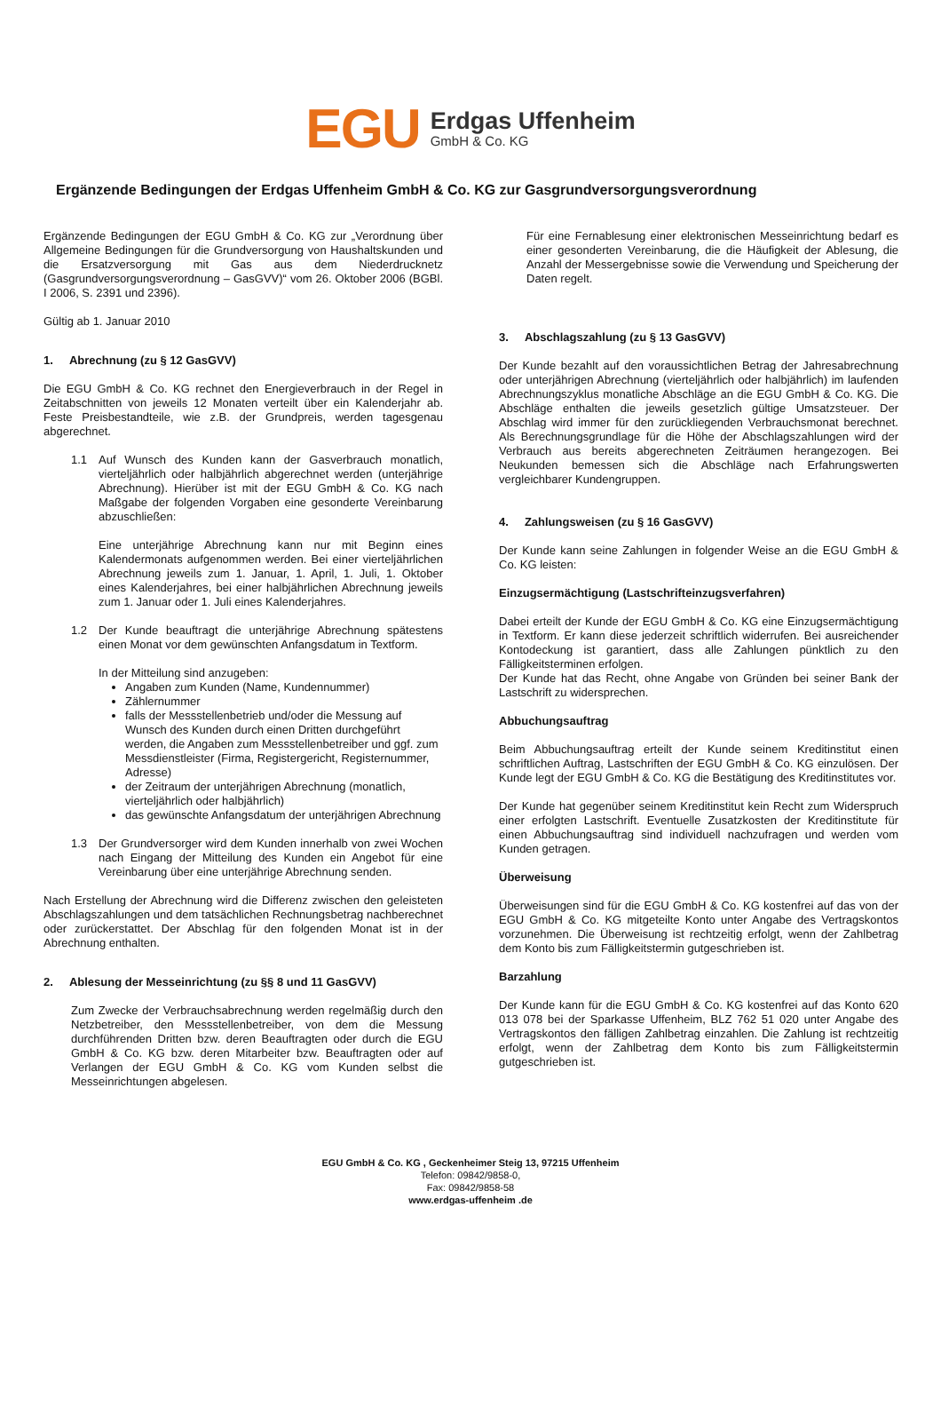EGU
Erdgas Uffenheim
GmbH & Co. KG
Ergänzende Bedingungen der Erdgas Uffenheim GmbH & Co. KG zur Gasgrundversorgungsverordnung
Ergänzende Bedingungen der EGU GmbH & Co. KG zur „Verordnung über Allgemeine Bedingungen für die Grundversorgung von Haushaltskunden und die Ersatzversorgung mit Gas aus dem Niederdrucknetz (Gasgrundversorgungsverordnung – GasGVV)“ vom 26. Oktober 2006 (BGBl. I 2006, S. 2391 und 2396).
Gültig ab 1. Januar 2010
1. Abrechnung (zu § 12 GasGVV)
Die EGU GmbH & Co. KG rechnet den Energieverbrauch in der Regel in Zeitabschnitten von jeweils 12 Monaten verteilt über ein Kalenderjahr ab. Feste Preisbestandteile, wie z.B. der Grundpreis, werden tagesgenau abgerechnet.
1.1
Auf Wunsch des Kunden kann der Gasverbrauch monatlich, vierteljährlich oder halbjährlich abgerechnet werden (unterjährige Abrechnung). Hierüber ist mit der EGU GmbH & Co. KG nach Maßgabe der folgenden Vorgaben eine gesonderte Vereinbarung abzuschließen:
Eine unterjährige Abrechnung kann nur mit Beginn eines Kalendermonats aufgenommen werden. Bei einer vierteljährlichen Abrechnung jeweils zum 1. Januar, 1. April, 1. Juli, 1. Oktober eines Kalenderjahres, bei einer halbjährlichen Abrechnung jeweils zum 1. Januar oder 1. Juli eines Kalenderjahres.
1.2
Der Kunde beauftragt die unterjährige Abrechnung spätestens einen Monat vor dem gewünschten Anfangsdatum in Textform.
In der Mitteilung sind anzugeben:
Angaben zum Kunden (Name, Kundennummer)
Zählernummer
falls der Messstellenbetrieb und/oder die Messung auf Wunsch des Kunden durch einen Dritten durchgeführt werden, die Angaben zum Messstellenbetreiber und ggf. zum Messdienstleister (Firma, Registergericht, Registernummer, Adresse)
der Zeitraum der unterjährigen Abrechnung (monatlich, vierteljährlich oder halbjährlich)
das gewünschte Anfangsdatum der unterjährigen Abrechnung
1.3
Der Grundversorger wird dem Kunden innerhalb von zwei Wochen nach Eingang der Mitteilung des Kunden ein Angebot für eine Vereinbarung über eine unterjährige Abrechnung senden.
Nach Erstellung der Abrechnung wird die Differenz zwischen den geleisteten Abschlagszahlungen und dem tatsächlichen Rechnungsbetrag nachberechnet oder zurückerstattet. Der Abschlag für den folgenden Monat ist in der Abrechnung enthalten.
2. Ablesung der Messeinrichtung (zu §§ 8 und 11 GasGVV)
Zum Zwecke der Verbrauchsabrechnung werden regelmäßig durch den Netzbetreiber, den Messstellenbetreiber, von dem die Messung durchführenden Dritten bzw. deren Beauftragten oder durch die EGU GmbH & Co. KG bzw. deren Mitarbeiter bzw. Beauftragten oder auf Verlangen der EGU GmbH & Co. KG vom Kunden selbst die Messeinrichtungen abgelesen.
Für eine Fernablesung einer elektronischen Messeinrichtung bedarf es einer gesonderten Vereinbarung, die die Häufigkeit der Ablesung, die Anzahl der Messergebnisse sowie die Verwendung und Speicherung der Daten regelt.
3. Abschlagszahlung (zu § 13 GasGVV)
Der Kunde bezahlt auf den voraussichtlichen Betrag der Jahresabrechnung oder unterjährigen Abrechnung (vierteljährlich oder halbjährlich) im laufenden Abrechnungszyklus monatliche Abschläge an die EGU GmbH & Co. KG. Die Abschläge enthalten die jeweils gesetzlich gültige Umsatzsteuer. Der Abschlag wird immer für den zurückliegenden Verbrauchsmonat berechnet. Als Berechnungsgrundlage für die Höhe der Abschlagszahlungen wird der Verbrauch aus bereits abgerechneten Zeiträumen herangezogen. Bei Neukunden bemessen sich die Abschläge nach Erfahrungswerten vergleichbarer Kundengruppen.
4. Zahlungsweisen (zu § 16 GasGVV)
Der Kunde kann seine Zahlungen in folgender Weise an die EGU GmbH & Co. KG leisten:
Einzugsermächtigung (Lastschrifteinzugsverfahren)
Dabei erteilt der Kunde der EGU GmbH & Co. KG eine Einzugsermächtigung in Textform. Er kann diese jederzeit schriftlich widerrufen. Bei ausreichender Kontodeckung ist garantiert, dass alle Zahlungen pünktlich zu den Fälligkeitsterminen erfolgen.
Der Kunde hat das Recht, ohne Angabe von Gründen bei seiner Bank der Lastschrift zu widersprechen.
Abbuchungsauftrag
Beim Abbuchungsauftrag erteilt der Kunde seinem Kreditinstitut einen schriftlichen Auftrag, Lastschriften der EGU GmbH & Co. KG einzulösen. Der Kunde legt der EGU GmbH & Co. KG die Bestätigung des Kreditinstitutes vor.
Der Kunde hat gegenüber seinem Kreditinstitut kein Recht zum Widerspruch einer erfolgten Lastschrift. Eventuelle Zusatzkosten der Kreditinstitute für einen Abbuchungsauftrag sind individuell nachzufragen und werden vom Kunden getragen.
Überweisung
Überweisungen sind für die EGU GmbH & Co. KG kostenfrei auf das von der EGU GmbH & Co. KG mitgeteilte Konto unter Angabe des Vertragskontos vorzunehmen. Die Überweisung ist rechtzeitig erfolgt, wenn der Zahlbetrag dem Konto bis zum Fälligkeitstermin gutgeschrieben ist.
Barzahlung
Der Kunde kann für die EGU GmbH & Co. KG kostenfrei auf das Konto 620 013 078 bei der Sparkasse Uffenheim, BLZ 762 51 020 unter Angabe des Vertragskontos den fälligen Zahlbetrag einzahlen. Die Zahlung ist rechtzeitig erfolgt, wenn der Zahlbetrag dem Konto bis zum Fälligkeitstermin gutgeschrieben ist.
EGU GmbH & Co. KG , Geckenheimer Steig 13, 97215 Uffenheim
Telefon: 09842/9858-0,
Fax: 09842/9858-58
www.erdgas-uffenheim .de